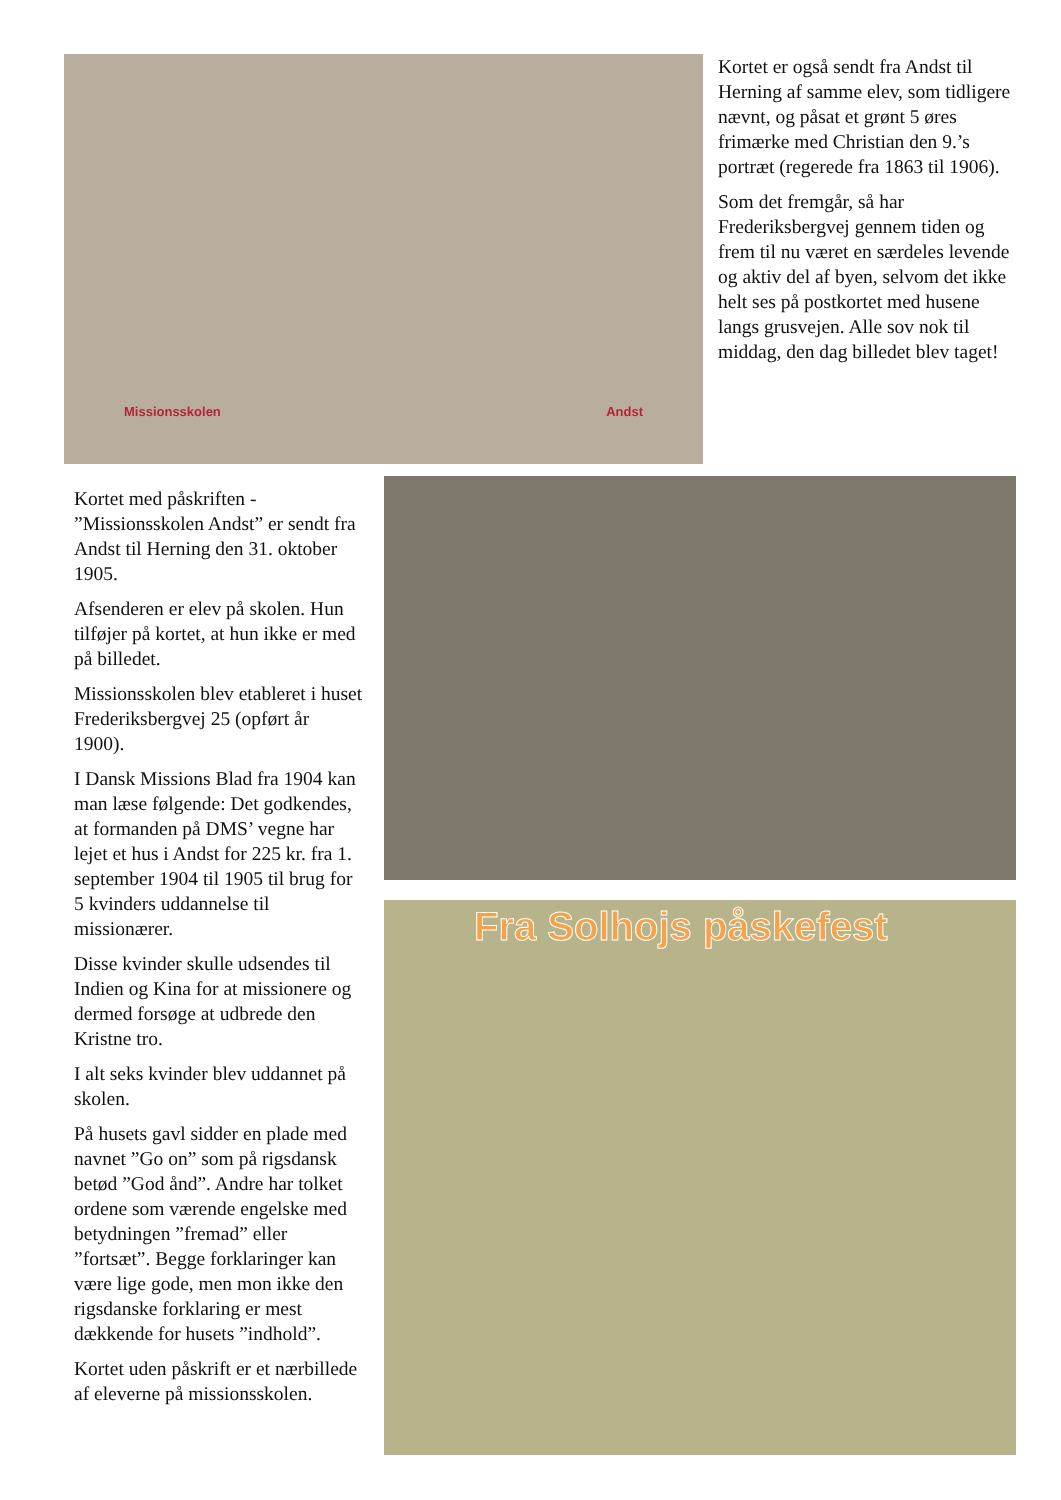Missionsskolen Andst
Kortet er også sendt fra Andst til Herning af samme elev, som tidligere nævnt, og påsat et grønt 5 øres frimærke med Christian den 9.’s portræt (regerede fra 1863 til 1906).
Som det fremgår, så har Frederiksbergvej gennem tiden og frem til nu været en særdeles levende og aktiv del af byen, selvom det ikke helt ses på postkortet med husene langs grusvejen. Alle sov nok til middag, den dag billedet blev taget!
Kortet med påskriften - ”Missionsskolen Andst” er sendt fra Andst til Herning den 31. oktober 1905.
Afsenderen er elev på skolen. Hun tilføjer på kortet, at hun ikke er med på billedet.
Missionsskolen blev etableret i huset Frederiksbergvej 25 (opført år 1900).
I Dansk Missions Blad fra 1904 kan man læse følgende: Det godkendes, at formanden på DMS’ vegne har lejet et hus i Andst for 225 kr. fra 1. september 1904 til 1905 til brug for 5 kvinders uddannelse til missionærer.
Disse kvinder skulle udsendes til Indien og Kina for at missionere og dermed forsøge at udbrede den Kristne tro.
I alt seks kvinder blev uddannet på skolen.
På husets gavl sidder en plade med navnet ”Go on” som på rigsdansk betød ”God ånd”. Andre har tolket ordene som værende engelske med betydningen ”fremad” eller ”fortsæt”. Begge forklaringer kan være lige gode, men mon ikke den rigsdanske forklaring er mest dækkende for husets ”indhold”.
Kortet uden påskrift er et nærbillede af eleverne på missionsskolen.
Fra Solhojs påskefest